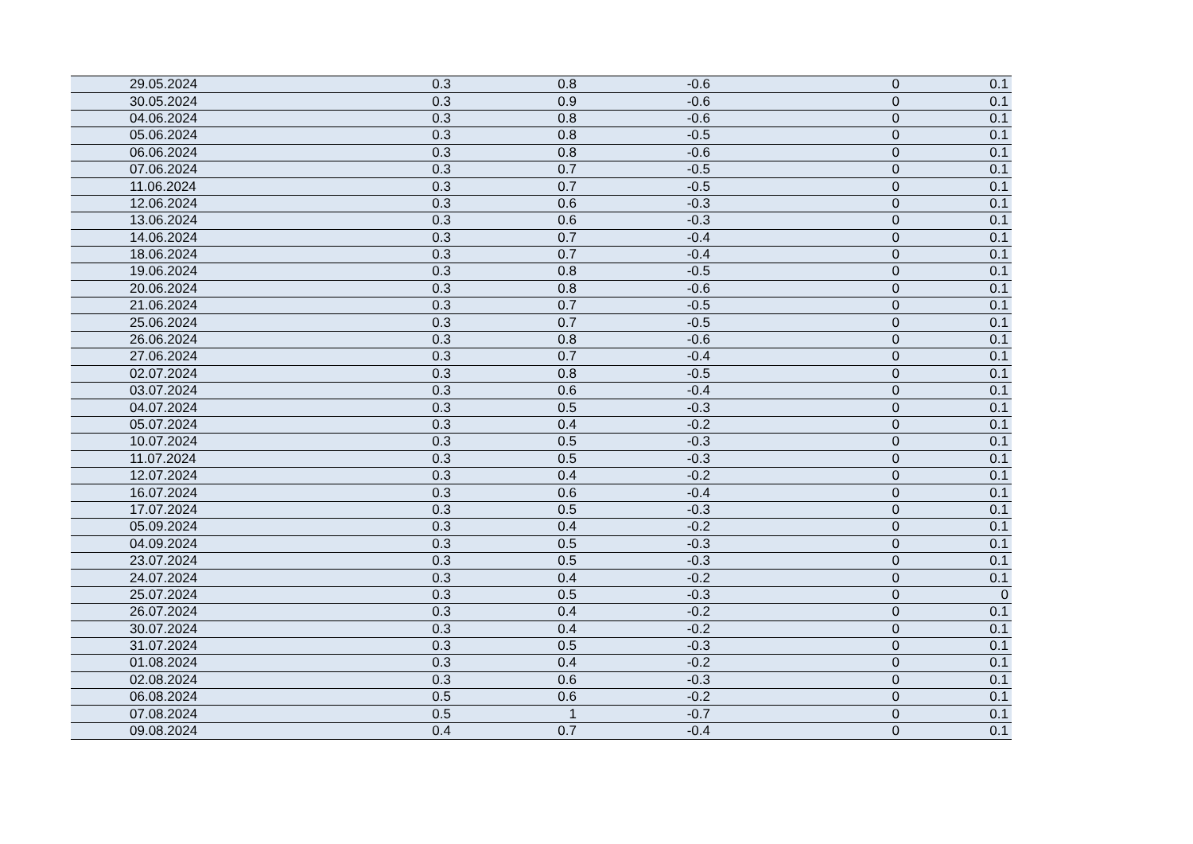| 29.05.2024 | 0.3 | 0.8 | -0.6 | 0 | 0.1 |
| 30.05.2024 | 0.3 | 0.9 | -0.6 | 0 | 0.1 |
| 04.06.2024 | 0.3 | 0.8 | -0.6 | 0 | 0.1 |
| 05.06.2024 | 0.3 | 0.8 | -0.5 | 0 | 0.1 |
| 06.06.2024 | 0.3 | 0.8 | -0.6 | 0 | 0.1 |
| 07.06.2024 | 0.3 | 0.7 | -0.5 | 0 | 0.1 |
| 11.06.2024 | 0.3 | 0.7 | -0.5 | 0 | 0.1 |
| 12.06.2024 | 0.3 | 0.6 | -0.3 | 0 | 0.1 |
| 13.06.2024 | 0.3 | 0.6 | -0.3 | 0 | 0.1 |
| 14.06.2024 | 0.3 | 0.7 | -0.4 | 0 | 0.1 |
| 18.06.2024 | 0.3 | 0.7 | -0.4 | 0 | 0.1 |
| 19.06.2024 | 0.3 | 0.8 | -0.5 | 0 | 0.1 |
| 20.06.2024 | 0.3 | 0.8 | -0.6 | 0 | 0.1 |
| 21.06.2024 | 0.3 | 0.7 | -0.5 | 0 | 0.1 |
| 25.06.2024 | 0.3 | 0.7 | -0.5 | 0 | 0.1 |
| 26.06.2024 | 0.3 | 0.8 | -0.6 | 0 | 0.1 |
| 27.06.2024 | 0.3 | 0.7 | -0.4 | 0 | 0.1 |
| 02.07.2024 | 0.3 | 0.8 | -0.5 | 0 | 0.1 |
| 03.07.2024 | 0.3 | 0.6 | -0.4 | 0 | 0.1 |
| 04.07.2024 | 0.3 | 0.5 | -0.3 | 0 | 0.1 |
| 05.07.2024 | 0.3 | 0.4 | -0.2 | 0 | 0.1 |
| 10.07.2024 | 0.3 | 0.5 | -0.3 | 0 | 0.1 |
| 11.07.2024 | 0.3 | 0.5 | -0.3 | 0 | 0.1 |
| 12.07.2024 | 0.3 | 0.4 | -0.2 | 0 | 0.1 |
| 16.07.2024 | 0.3 | 0.6 | -0.4 | 0 | 0.1 |
| 17.07.2024 | 0.3 | 0.5 | -0.3 | 0 | 0.1 |
| 05.09.2024 | 0.3 | 0.4 | -0.2 | 0 | 0.1 |
| 04.09.2024 | 0.3 | 0.5 | -0.3 | 0 | 0.1 |
| 23.07.2024 | 0.3 | 0.5 | -0.3 | 0 | 0.1 |
| 24.07.2024 | 0.3 | 0.4 | -0.2 | 0 | 0.1 |
| 25.07.2024 | 0.3 | 0.5 | -0.3 | 0 | 0 |
| 26.07.2024 | 0.3 | 0.4 | -0.2 | 0 | 0.1 |
| 30.07.2024 | 0.3 | 0.4 | -0.2 | 0 | 0.1 |
| 31.07.2024 | 0.3 | 0.5 | -0.3 | 0 | 0.1 |
| 01.08.2024 | 0.3 | 0.4 | -0.2 | 0 | 0.1 |
| 02.08.2024 | 0.3 | 0.6 | -0.3 | 0 | 0.1 |
| 06.08.2024 | 0.5 | 0.6 | -0.2 | 0 | 0.1 |
| 07.08.2024 | 0.5 | 1 | -0.7 | 0 | 0.1 |
| 09.08.2024 | 0.4 | 0.7 | -0.4 | 0 | 0.1 |